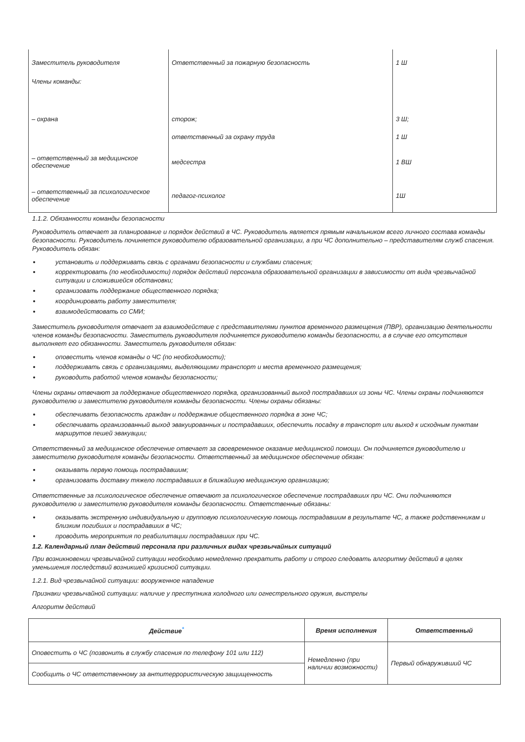| Заместитель руководителя | Ответственный за пожарную безопасность | 1 Ш |
| Члены команды: | | |
| – охрана | сторож; | 3 Ш; |
| | ответственный за охрану труда | 1 Ш |
| – ответственный за медицинское обеспечение | медсестра | 1 ВШ |
| – ответственный за психологическое обеспечение | педагог-психолог | 1Ш |
1.1.2. Обязанности команды безопасности
Руководитель отвечает за планирование и порядок действий в ЧС. Руководитель является прямым начальником всего личного состава команды безопасности. Руководитель починяется руководителю образовательной организации, а при ЧС дополнительно – представителям служб спасения. Руководитель обязан:
установить и поддерживать связь с органами безопасности и службами спасения;
корректировать (по необходимости) порядок действий персонала образовательной организации в зависимости от вида чрезвычайной ситуации и сложившейся обстановки;
организовать поддержание общественного порядка;
координировать работу заместителя;
взаимодействовать со СМИ;
Заместитель руководителя отвечает за взаимодействие с представителями пунктов временного размещения (ПВР), организацию деятельности членов команды безопасности. Заместитель руководителя подчиняется руководителю команды безопасности, а в случае его отсутствия выполняет его обязанности. Заместитель руководителя обязан:
оповестить членов команды о ЧС (по необходимости);
поддерживать связь с организациями, выделяющими транспорт и места временного размещения;
руководить работой членов команды безопасности;
Члены охраны отвечают за поддержание общественного порядка, организованный выход пострадавших из зоны ЧС. Члены охраны подчиняются руководителю и заместителю руководителя команды безопасности. Члены охраны обязаны:
обеспечивать безопасность граждан и поддержание общественного порядка в зоне ЧС;
обеспечивать организованный выход эвакуированных и пострадавших, обеспечить посадку в транспорт или выход к исходным пунктам маршрутов пешей эвакуации;
Ответственный за медицинское обеспечение отвечает за своевременное оказание медицинской помощи. Он подчиняется руководителю и заместителю руководителя команды безопасности. Ответственный за медицинское обеспечение обязан:
оказывать первую помощь пострадавшим;
организовать доставку тяжело пострадавших в ближайшую медицинскую организацию;
Ответственные за психологическое обеспечение отвечают за психологическое обеспечение пострадавших при ЧС. Они подчиняются руководителю и заместителю руководителя команды безопасности. Ответственные обязаны:
оказывать экстренную индивидуальную и групповую психологическую помощь пострадавшим в результате ЧС, а также родственникам и близким погибших и пострадавших в ЧС;
проводить мероприятия по реабилитации пострадавших при ЧС.
1.2. Календарный план действий персонала при различных видах чрезвычайных ситуаций
При возникновении чрезвычайной ситуации необходимо немедленно прекратить работу и строго следовать алгоритму действий в целях уменьшения последствий возникшей кризисной ситуации.
1.2.1. Вид чрезвычайной ситуации: вооруженное нападение
Признаки чрезвычайной ситуации: наличие у преступника холодного или огнестрельного оружия, выстрелы
Алгоритм действий
| Действие<sup>*</sup> | Время исполнения | Ответственный |
| --- | --- | --- |
| Оповестить о ЧС (позвонить в службу спасения по телефону 101 или 112) | Немедленно (при наличии возможности) | Первый обнаруживший ЧС |
| Сообщить о ЧС ответственному за антитеррористическую защищенность | | |